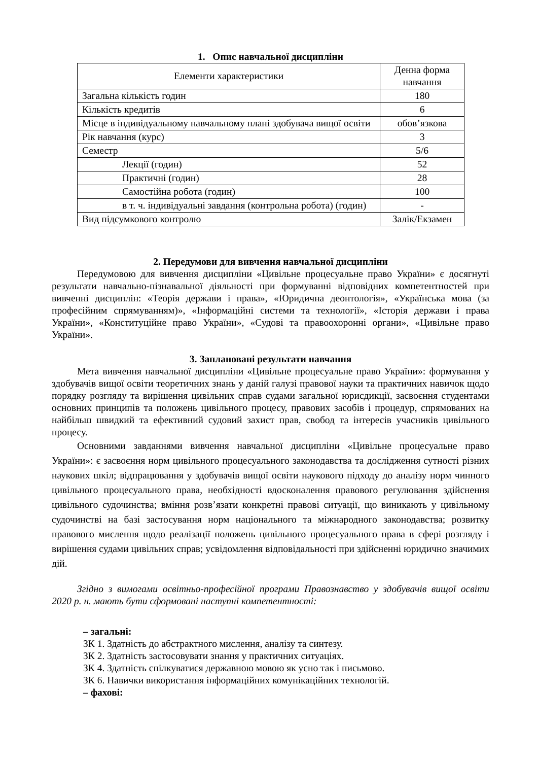1. Опис навчальної дисципліни
| Елементи характеристики | Денна форма навчання |
| Загальна кількість годин | 180 |
| Кількість кредитів | 6 |
| Місце в індивідуальному навчальному плані здобувача вищої освіти | обов’язкова |
| Рік навчання (курс) | 3 |
| Семестр | 5/6 |
| Лекції (годин) | 52 |
| Практичні (годин) | 28 |
| Самостійна робота (годин) | 100 |
| в т. ч. індивідуальні завдання (контрольна робота) (годин) | - |
| Вид підсумкового контролю | Залік/Екзамен |
2. Передумови для вивчення навчальної дисципліни
Передумовою для вивчення дисципліни «Цивільне процесуальне право України» є досягнуті результати навчально-пізнавальної діяльності при формуванні відповідних компетентностей при вивченні дисциплін: «Теорія держави і права», «Юридична деонтологія», «Українська мова (за професійним спрямуванням)», «Інформаційні системи та технології», «Історія держави і права України», «Конституційне право України», «Судові та правоохоронні органи», «Цивільне право України».
3. Заплановані результати навчання
Мета вивчення навчальної дисципліни «Цивільне процесуальне право України»: формування у здобувачів вищої освіти теоретичних знань у даній галузі правової науки та практичних навичок щодо порядку розгляду та вирішення цивільних справ судами загальної юрисдикції, засвоєння студентами основних принципів та положень цивільного процесу, правових засобів і процедур, спрямованих на найбільш швидкий та ефективний судовий захист прав, свобод та інтересів учасників цивільного процесу.
Основними завданнями вивчення навчальної дисципліни «Цивільне процесуальне право України»: є засвоєння норм цивільного процесуального законодавства та дослідження сутності різних наукових шкіл; відпрацювання у здобувачів вищої освіти наукового підходу до аналізу норм чинного цивільного процесуального права, необхідності вдосконалення правового регулювання здійснення цивільного судочинства; вміння розв’язати конкретні правові ситуації, що виникають у цивільному судочинстві на базі застосування норм національного та міжнародного законодавства; розвитку правового мислення щодо реалізації положень цивільного процесуального права в сфері розгляду і вирішення судами цивільних справ; усвідомлення відповідальності при здійсненні юридично значимих дій.
Згідно з вимогами освітньо-професійної програми Правознавство у здобувачів вищої освіти 2020 р. н. мають бути сформовані наступні компетентності:
– загальні:
ЗК 1. Здатність до абстрактного мислення, аналізу та синтезу.
ЗК 2. Здатність застосовувати знання у практичних ситуаціях.
ЗК 4. Здатність спілкуватися державною мовою як усно так і письмово.
ЗК 6. Навички використання інформаційних комунікаційних технологій.
– фахові: